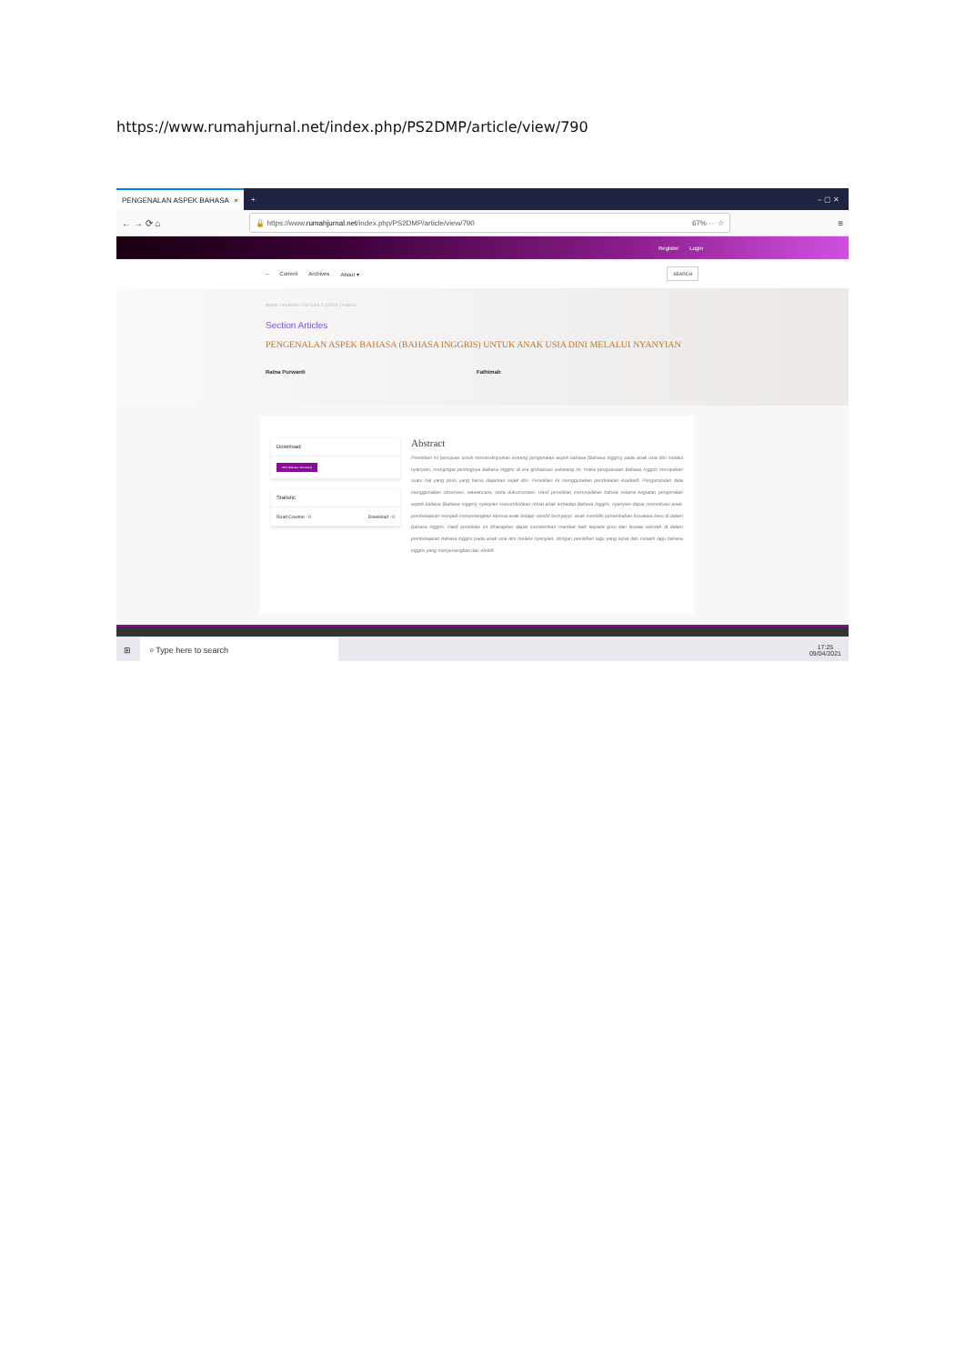https://www.rumahjurnal.net/index.php/PS2DMP/article/view/790
PENGENALAN ASPEK BAHASA ×
+ – ▢ ✕
← → ⟳ ⌂
🔒 https://www. rumahjurnal.net /index.php/PS2DMP/article/view/790 67% ··· ☆
≡
Register Login
– Current Archives About ▾ SEARCH
Home / Archives / Vol 5 No 2 (2019) / Articles
Section Articles
PENGENALAN ASPEK BAHASA (BAHASA INGGRIS) UNTUK ANAK USIA DINI MELALUI NYANYIAN
Ratna Purwanti Fathimah
Download
PDF (Bahasa Indonesia)
Statistic
Read Counter : 0 Download : 0
Abstract
Penelitian ini bertujuan untuk mendeskripsikan tentang pengenalan aspek bahasa (Bahasa Inggris) pada anak usia dini melalui nyanyian, mengingat pentingnya Bahasa Inggris di era globalisasi sekarang ini, maka penguasaan Bahasa Inggris merupakan suatu hal yang perlu yang harus diajarkan sejak dini. Penelitian ini menggunakan pendekatan kualitatif. Pengumpulan data menggunakan observasi, wawancara, serta dokumentasi. Hasil penelitian menunjukkan bahwa selama kegiatan pengenalan aspek bahasa (Bahasa Inggris) nyanyian menumbuhkan minat anak terhadap Bahasa Inggris, nyanyian dapat memotivasi anak, pembelajaran menjadi menyenangkan karena anak belajar sambil bernyanyi, anak memiliki penambahan kosakata baru di dalam Bahasa Inggris. Hasil penelitian ini diharapkan dapat memberikan manfaat baik kepada guru dan kepala sekolah di dalam pembelajaran bahasa inggris pada anak usia dini melalui nyanyian, dengan pemilihan lagu yang tepat dan melatih lagu bahasa inggris yang menyenangkan dan efektif.
⊞
⌕ Type here to search
17:25
09/04/2021